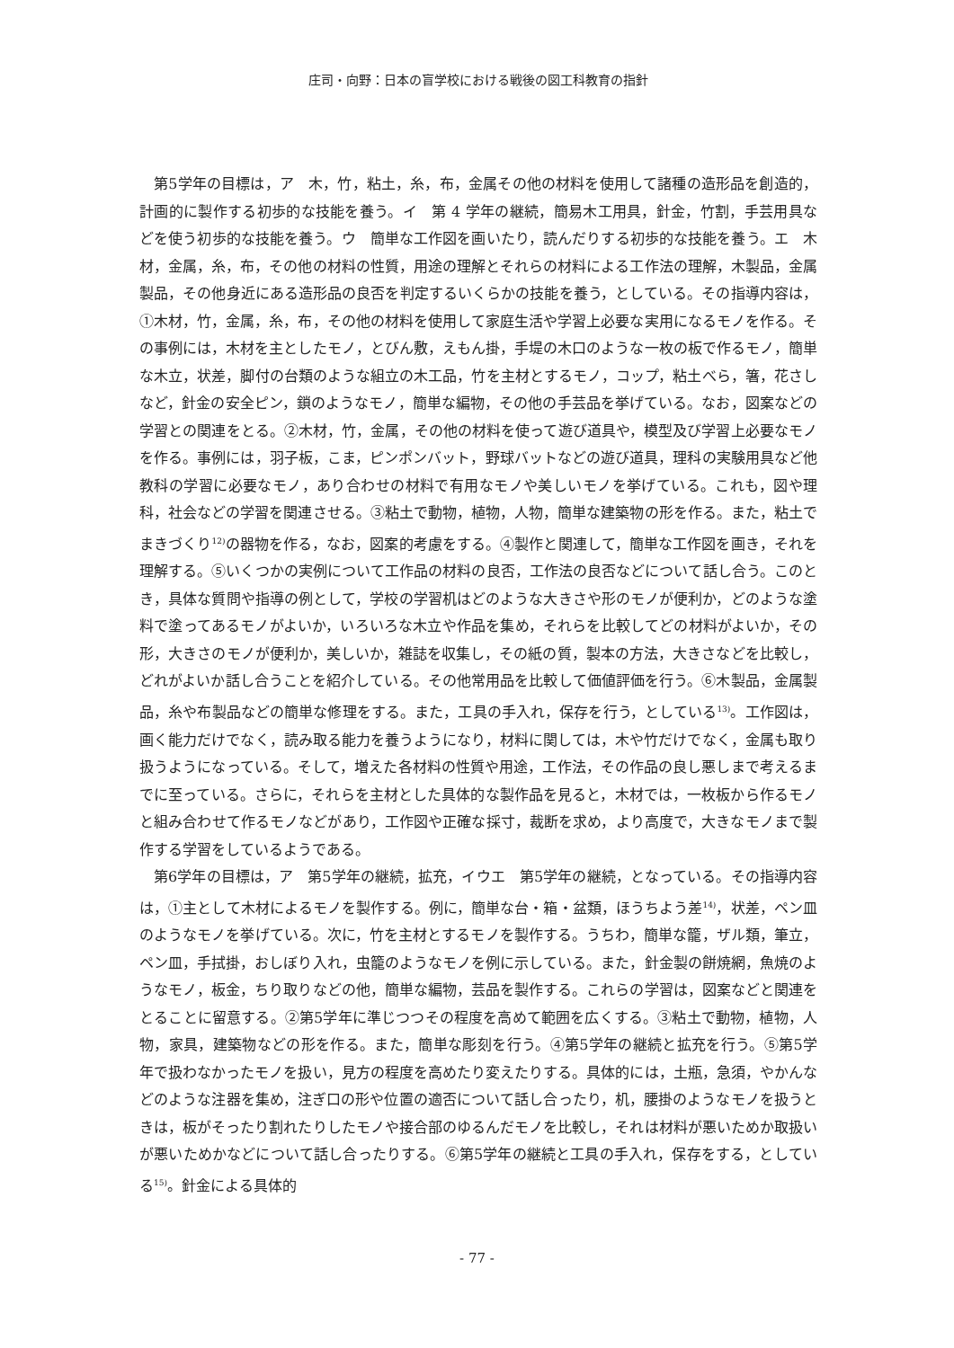庄司・向野：日本の盲学校における戦後の図工科教育の指針
第5学年の目標は，ア　木，竹，粘土，糸，布，金属その他の材料を使用して諸種の造形品を創造的，計画的に製作する初歩的な技能を養う。イ　第 4 学年の継続，簡易木工用具，針金，竹割，手芸用具などを使う初歩的な技能を養う。ウ　簡単な工作図を画いたり，読んだりする初歩的な技能を養う。エ　木材，金属，糸，布，その他の材料の性質，用途の理解とそれらの材料による工作法の理解，木製品，金属製品，その他身近にある造形品の良否を判定するいくらかの技能を養う，としている。その指導内容は，①木材，竹，金属，糸，布，その他の材料を使用して家庭生活や学習上必要な実用になるモノを作る。その事例には，木材を主としたモノ，とびん敷，えもん掛，手堤の木口のような一枚の板で作るモノ，簡単な木立，状差，脚付の台類のような組立の木工品，竹を主材とするモノ，コップ，粘土べら，箸，花さしなど，針金の安全ピン，鎖のようなモノ，簡単な編物，その他の手芸品を挙げている。なお，図案などの学習との関連をとる。②木材，竹，金属，その他の材料を使って遊び道具や，模型及び学習上必要なモノを作る。事例には，羽子板，こま，ピンポンバット，野球バットなどの遊び道具，理科の実験用具など他教科の学習に必要なモノ，あり合わせの材料で有用なモノや美しいモノを挙げている。これも，図や理科，社会などの学習を関連させる。③粘土で動物，植物，人物，簡単な建築物の形を作る。また，粘土でまきづくり<sup>12)</sup>の器物を作る，なお，図案的考慮をする。④製作と関連して，簡単な工作図を画き，それを理解する。⑤いくつかの実例について工作品の材料の良否，工作法の良否などについて話し合う。このとき，具体な質問や指導の例として，学校の学習机はどのような大きさや形のモノが便利か，どのような塗料で塗ってあるモノがよいか，いろいろな木立や作品を集め，それらを比較してどの材料がよいか，その形，大きさのモノが便利か，美しいか，雑誌を収集し，その紙の質，製本の方法，大きさなどを比較し，どれがよいか話し合うことを紹介している。その他常用品を比較して価値評価を行う。⑥木製品，金属製品，糸や布製品などの簡単な修理をする。また，工具の手入れ，保存を行う，としている<sup>13)</sup>。工作図は，画く能力だけでなく，読み取る能力を養うようになり，材料に関しては，木や竹だけでなく，金属も取り扱うようになっている。そして，増えた各材料の性質や用途，工作法，その作品の良し悪しまで考えるまでに至っている。さらに，それらを主材とした具体的な製作品を見ると，木材では，一枚板から作るモノと組み合わせて作るモノなどがあり，工作図や正確な採寸，裁断を求め，より高度で，大きなモノまで製作する学習をしているようである。
第6学年の目標は，ア　第5学年の継続，拡充，イウエ　第5学年の継続，となっている。その指導内容は，①主として木材によるモノを製作する。例に，簡単な台・箱・盆類，ほうちよう差<sup>14)</sup>，状差，ペン皿のようなモノを挙げている。次に，竹を主材とするモノを製作する。うちわ，簡単な籠，ザル類，筆立，ペン皿，手拭掛，おしぼり入れ，虫籠のようなモノを例に示している。また，針金製の餅焼網，魚焼のようなモノ，板金，ちり取りなどの他，簡単な編物，芸品を製作する。これらの学習は，図案などと関連をとることに留意する。②第5学年に準じつつその程度を高めて範囲を広くする。③粘土で動物，植物，人物，家具，建築物などの形を作る。また，簡単な彫刻を行う。④第5学年の継続と拡充を行う。⑤第5学年で扱わなかったモノを扱い，見方の程度を高めたり変えたりする。具体的には，土瓶，急須，やかんなどのような注器を集め，注ぎ口の形や位置の適否について話し合ったり，机，腰掛のようなモノを扱うときは，板がそったり割れたりしたモノや接合部のゆるんだモノを比較し，それは材料が悪いためか取扱いが悪いためかなどについて話し合ったりする。⑥第5学年の継続と工具の手入れ，保存をする，としている<sup>15)</sup>。針金による具体的
- 77 -